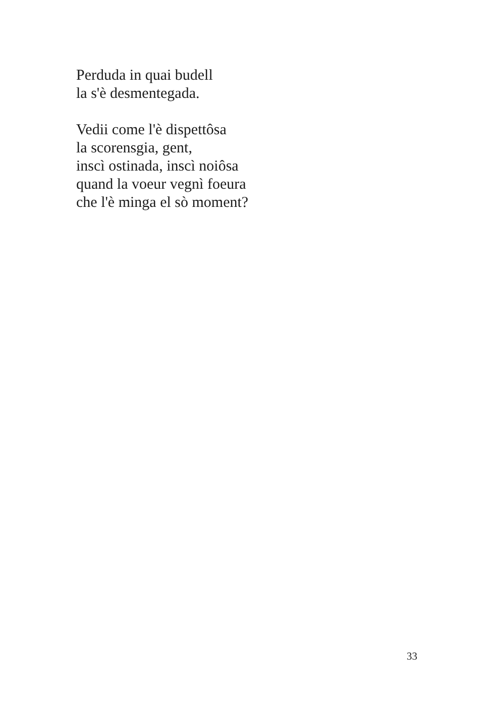Perduda in quai budell
la s'è desmentegada.
Vedii come l'è dispettôsa
la scorensgia, gent,
inscì ostinada, inscì noiôsa
quand la voeur vegnì foeura
che l'è minga el sò moment?
33